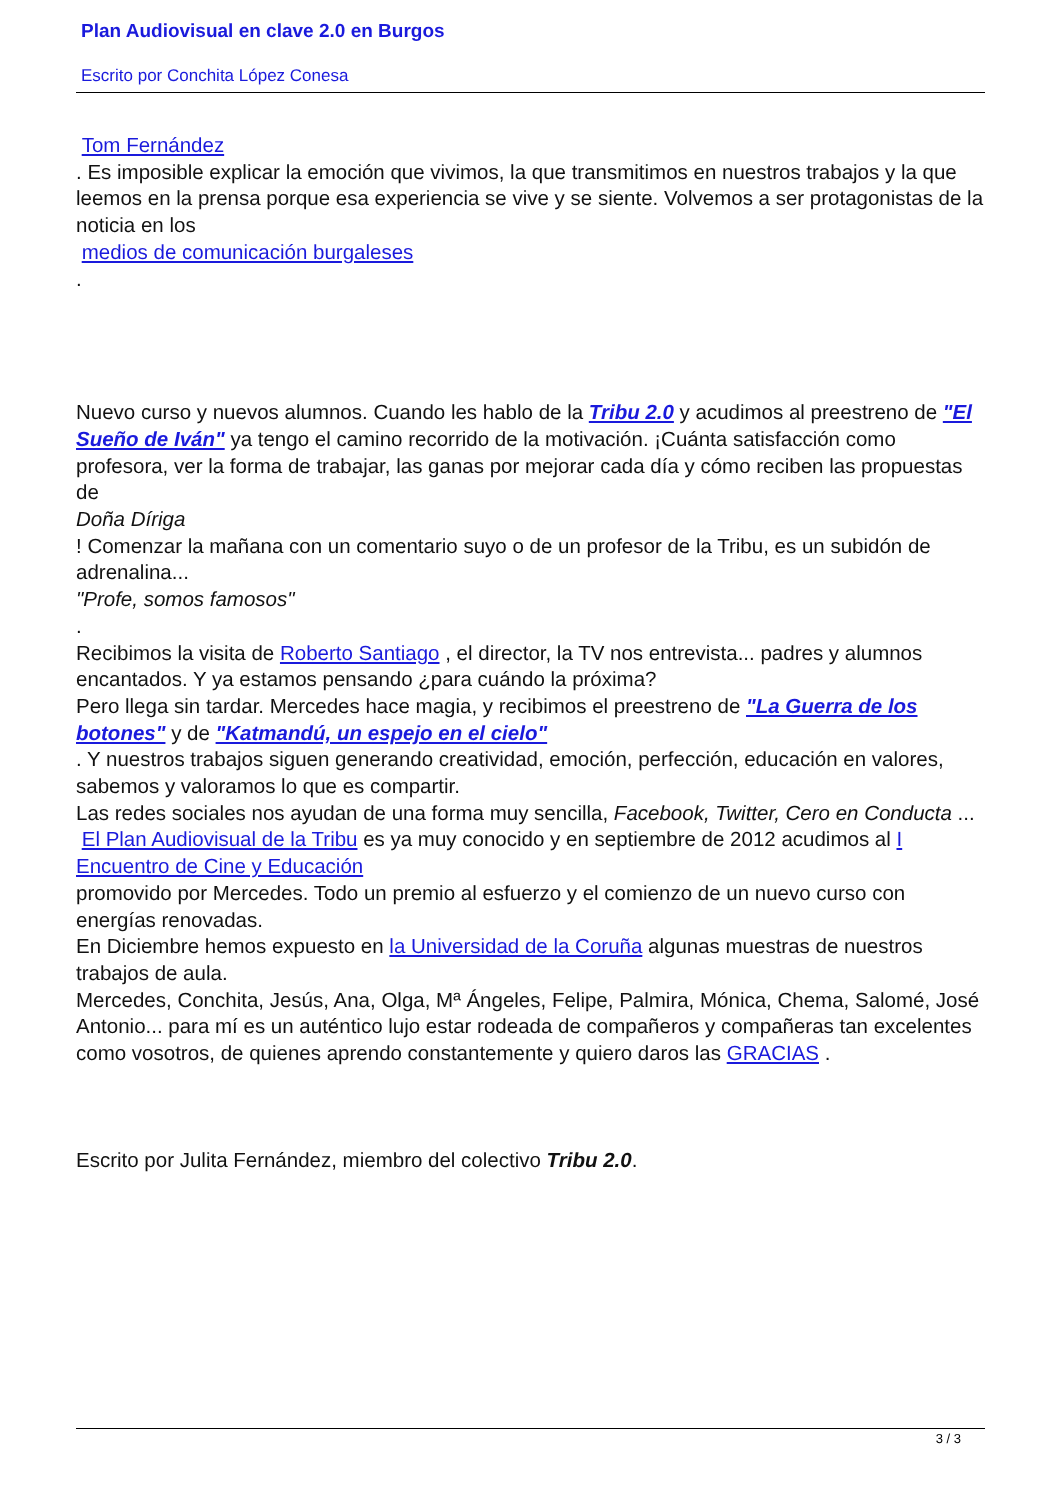Plan Audiovisual en clave 2.0 en Burgos
Escrito por Conchita López Conesa
Tom Fernández
. Es imposible explicar la emoción que vivimos, la que transmitimos en nuestros trabajos y la que leemos en la prensa porque esa experiencia se vive y se siente. Volvemos a ser protagonistas de la noticia en los
medios de comunicación burgaleses
.
Nuevo curso y nuevos alumnos. Cuando les hablo de la Tribu 2.0 y acudimos al preestreno de "El Sueño de Iván" ya tengo el camino recorrido de la motivación. ¡Cuánta satisfacción como profesora, ver la forma de trabajar, las ganas por mejorar cada día y cómo reciben las propuestas de
Doña Díriga
! Comenzar la mañana con un comentario suyo o de un profesor de la Tribu, es un subidón de adrenalina...
"Profe, somos famosos"
.
Recibimos la visita de Roberto Santiago , el director, la TV nos entrevista... padres y alumnos encantados. Y ya estamos pensando ¿para cuándo la próxima?
Pero llega sin tardar. Mercedes hace magia, y recibimos el preestreno de "La Guerra de los botones" y de "Katmandú, un espejo en el cielo"
. Y nuestros trabajos siguen generando creatividad, emoción, perfección, educación en valores, sabemos y valoramos lo que es compartir.
Las redes sociales nos ayudan de una forma muy sencilla, Facebook, Twitter, Cero en Conducta ...
El Plan Audiovisual de la Tribu es ya muy conocido y en septiembre de 2012 acudimos al I Encuentro de Cine y Educación
promovido por Mercedes. Todo un premio al esfuerzo y el comienzo de un nuevo curso con energías renovadas.
En Diciembre hemos expuesto en la Universidad de la Coruña algunas muestras de nuestros trabajos de aula.
Mercedes, Conchita, Jesús, Ana, Olga, Mª Ángeles, Felipe, Palmira, Mónica, Chema, Salomé, José Antonio... para mí es un auténtico lujo estar rodeada de compañeros y compañeras tan excelentes como vosotros, de quienes aprendo constantemente y quiero daros las GRACIAS .
Escrito por Julita Fernández, miembro del colectivo Tribu 2.0.
3 / 3